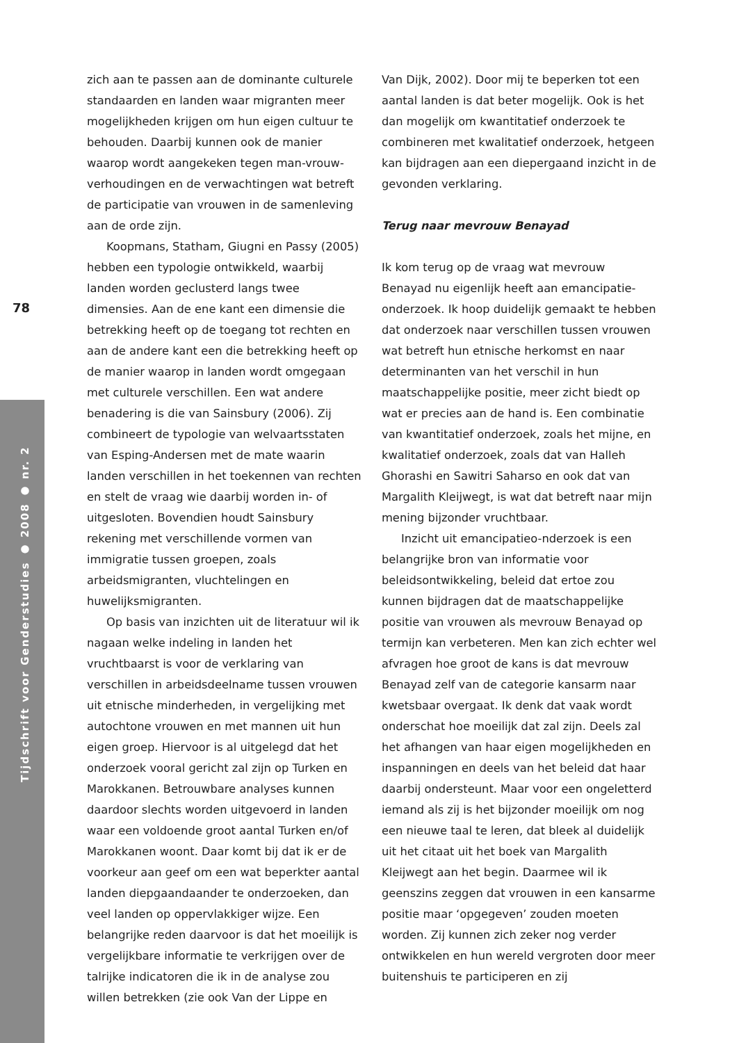78
Tijdschrift voor Genderstudies ● 2008 ● nr. 2
zich aan te passen aan de dominante culturele standaarden en landen waar migranten meer mogelijkheden krijgen om hun eigen cultuur te behouden. Daarbij kunnen ook de manier waarop wordt aangekeken tegen man-vrouw-verhoudingen en de verwachtingen wat betreft de participatie van vrouwen in de samenleving aan de orde zijn.
Koopmans, Statham, Giugni en Passy (2005) hebben een typologie ontwikkeld, waarbij landen worden geclusterd langs twee dimensies. Aan de ene kant een dimensie die betrekking heeft op de toegang tot rechten en aan de andere kant een die betrekking heeft op de manier waarop in landen wordt omgegaan met culturele verschillen. Een wat andere benadering is die van Sainsbury (2006). Zij combineert de typologie van welvaartsstaten van Esping-Andersen met de mate waarin landen verschillen in het toekennen van rechten en stelt de vraag wie daarbij worden in- of uitgesloten. Bovendien houdt Sainsbury rekening met verschillende vormen van immigratie tussen groepen, zoals arbeidsmigranten, vluchtelingen en huwelijksmigranten.
Op basis van inzichten uit de literatuur wil ik nagaan welke indeling in landen het vruchtbaarst is voor de verklaring van verschillen in arbeidsdeelname tussen vrouwen uit etnische minderheden, in vergelijking met autochtone vrouwen en met mannen uit hun eigen groep. Hiervoor is al uitgelegd dat het onderzoek vooral gericht zal zijn op Turken en Marokkanen. Betrouwbare analyses kunnen daardoor slechts worden uitgevoerd in landen waar een voldoende groot aantal Turken en/of Marokkanen woont. Daar komt bij dat ik er de voorkeur aan geef om een wat beperkter aantal landen diepgaandaander te onderzoeken, dan veel landen op oppervlakkiger wijze. Een belangrijke reden daarvoor is dat het moeilijk is vergelijkbare informatie te verkrijgen over de talrijke indicatoren die ik in de analyse zou willen betrekken (zie ook Van der Lippe en
Van Dijk, 2002). Door mij te beperken tot een aantal landen is dat beter mogelijk. Ook is het dan mogelijk om kwantitatief onderzoek te combineren met kwalitatief onderzoek, hetgeen kan bijdragen aan een diepergaand inzicht in de gevonden verklaring.
Terug naar mevrouw Benayad
Ik kom terug op de vraag wat mevrouw Benayad nu eigenlijk heeft aan emancipatie-onderzoek. Ik hoop duidelijk gemaakt te hebben dat onderzoek naar verschillen tussen vrouwen wat betreft hun etnische herkomst en naar determinanten van het verschil in hun maatschappelijke positie, meer zicht biedt op wat er precies aan de hand is. Een combinatie van kwantitatief onderzoek, zoals het mijne, en kwalitatief onderzoek, zoals dat van Halleh Ghorashi en Sawitri Saharso en ook dat van Margalith Kleijwegt, is wat dat betreft naar mijn mening bijzonder vruchtbaar.
Inzicht uit emancipatieo-nderzoek is een belangrijke bron van informatie voor beleidsontwikkeling, beleid dat ertoe zou kunnen bijdragen dat de maatschappelijke positie van vrouwen als mevrouw Benayad op termijn kan verbeteren. Men kan zich echter wel afvragen hoe groot de kans is dat mevrouw Benayad zelf van de categorie kansarm naar kwetsbaar overgaat. Ik denk dat vaak wordt onderschat hoe moeilijk dat zal zijn. Deels zal het afhangen van haar eigen mogelijkheden en inspanningen en deels van het beleid dat haar daarbij ondersteunt. Maar voor een ongeletterd iemand als zij is het bijzonder moeilijk om nog een nieuwe taal te leren, dat bleek al duidelijk uit het citaat uit het boek van Margalith Kleijwegt aan het begin. Daarmee wil ik geenszins zeggen dat vrouwen in een kansarme positie maar ‘opgegeven’ zouden moeten worden. Zij kunnen zich zeker nog verder ontwikkelen en hun wereld vergroten door meer buitenshuis te participeren en zij